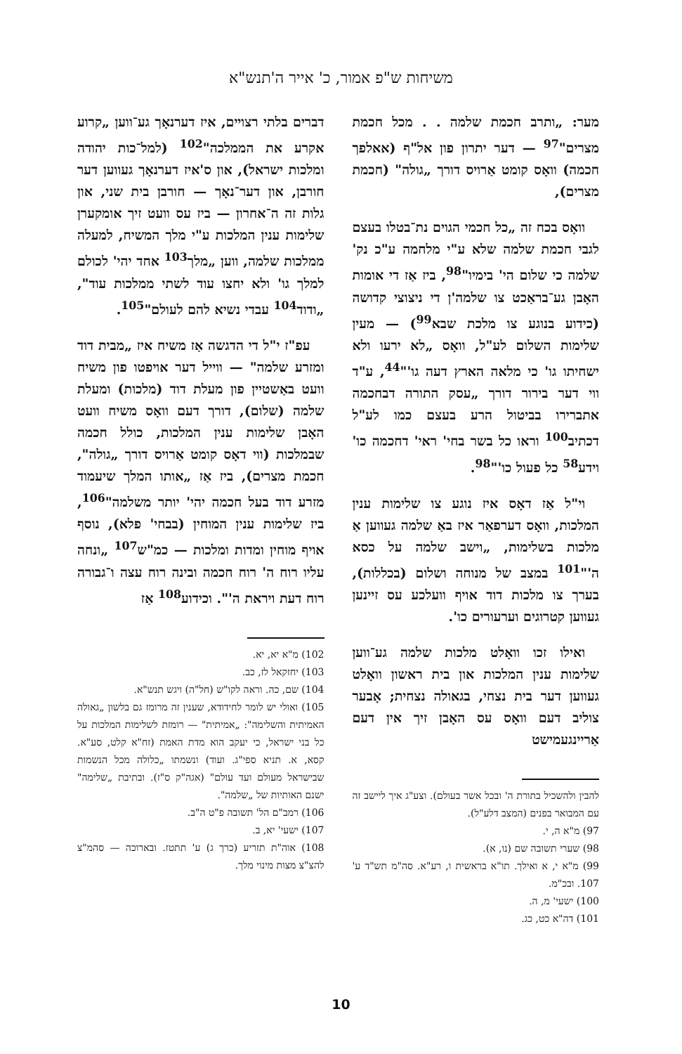משיחות ש"פ אמור, כ' אייר ה'תנש"א
מער: „ותרב חכמת שלמה . . מכל חכמת מצרים"<sup>97</sup> — דער יתרון פון אל"ף (אאלפך חכמה) וואָס קומט אַרויס דורך „גולה" (חכמת מצרים),
וואָס בכח זה „כל חכמי הגוים נת־בטלו בעצם לגבי חכמת שלמה שלא ע"י מלחמה ע"כ נק' שלמה כי שלום הי' בימיו"<sup>98</sup>, ביז אַז די אומות האָבן גע־בראַכט צו שלמה'ן די ניצוצי קדושה (כידוע בנוגע צו מלכת שבא<sup>99</sup>) — מעין שלימות השלום לע"ל, וואָס „לא ירעו ולא ישחיתו גו' כי מלאה הארץ דעה גו'"<sup>44</sup>, ע"ד ווי דער בירור דורך „עסק התורה דבחכמה אתברירו בביטול הרע בעצם כמו לע"ל דכתיב<sup>100</sup> וראו כל בשר בחי' ראי' דחכמה כו' וידע<sup>58</sup> כל פעול כו'"<sup>98</sup>.
וי"ל אַז דאָס איז נוגע צו שלימות ענין המלכות, וואָס דערפאַר איז באַ שלמה געווען אַ מלכות בשלימות, „וישב שלמה על כסא ה'"<sup>101</sup> במצב של מנוחה ושלום (בכללות), בערך צו מלכות דוד אויף וועלכע עס זיינען געווען קטרוגים וערעורים כו'.
ואילו זכו וואָלט מלכות שלמה גע־ווען שלימות ענין המלכות און בית ראשון וואָלט געווען דער בית נצחי, בגאולה נצחית; אָבער צוליב דעם וואָס עס האָבן זיך אין דעם אַריינגעמישט
להבין ולהשכיל בתורת ה' ובכל אשר בעולם). וצע"ג איך ליישב זה עם המבואר בפנים (המצב דלע"ל).
97) מ"א ה, י.
98) שערי תשובה שם (נו, א).
99) מ"א י, א ואילך. תו"א בראשית ו, רע"א. סה"מ תש"ד ע' 107. ובכ"מ.
100) ישעי' מ, ה.
101) דה"א כט, כג.
דברים בלתי רצויים, איז דערנאָך גע־ווען „קרוע אקרע את הממלכה"<sup>102</sup> (למל־כות יהודה ומלכות ישראל), און ס'איז דערנאָך געווען דער חורבן, און דער־נאָך — חורבן בית שני, און גלות זה ה־אחרון — ביז עס וועט זיך אומקערן שלימות ענין המלכות ע"י מלך המשיח, למעלה ממלכות שלמה, ווען „מלך<sup>103</sup> אחד יהי' לכולם למלך גו' ולא יחצו עוד לשתי ממלכות עוד", „ודוד<sup>104</sup> עבדי נשיא להם לעולם"<sup>105</sup>.
עפ"ז י"ל די הדגשה אַז משיח איז „מבית דוד ומזרע שלמה" — ווייל דער אויפטו פון משיח וועט באַשטיין פון מעלת דוד (מלכות) ומעלת שלמה (שלום), דורך דעם וואָס משיח וועט האָבן שלימות ענין המלכות, כולל חכמה שבמלכות (ווי דאָס קומט אַרויס דורך „גולה", חכמת מצרים), ביז אַז „אותו המלך שיעמוד מזרע דוד בעל חכמה יהי' יותר משלמה"<sup>106</sup>, ביז שלימות ענין המוחין (בבחי' פלא), נוסף אויף מוחין ומדות ומלכות — כמ"ש<sup>107</sup> „ונחה עליו רוח ה' רוח חכמה ובינה רוח עצה ו־גבורה רוח דעת ויראת ה'". וכידוע<sup>108</sup> אַז
102) מ"א יא, יא.
103) יחזקאל לז, כב.
104) שם, כה. וראה לקו"ש (חל"ה) ויגש תנש"א.
105) ואולי יש לומר לחידודא, שענין זה מרומז גם בלשון „גאולה האמיתית והשלימה": „אמיתית" — רומזת לשלימות המלכות על כל בני ישראל, כי יעקב הוא מדת האמת (זח"א קלט, סע"א. קסא, א. תניא ספי"ג. ועוד) ונשמתו „כלולה מכל הנשמות שבישראל מעולם ועד עולם" (אגה"ק ס"ז). ובתיבת „שלימה" ישנם האותיות של „שלמה".
106) רמב"ם הל' תשובה פ"ט ה"ב.
107) ישעי' יא, ב.
108) אוה"ת תזריע (כרך ג) ע' תתטז. ובארוכה — סהמ"צ להצ"צ מצות מינוי מלך.
10